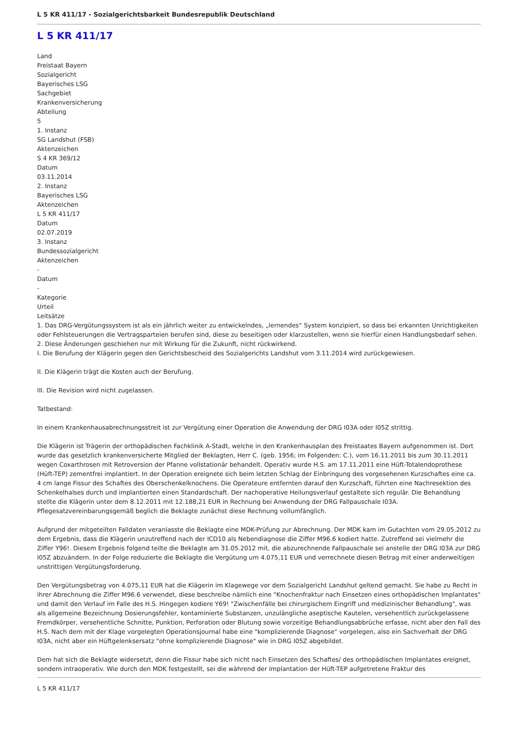L 5 KR 411/17 - Sozialgerichtsbarkeit Bundesrepublik Deutschland
L 5 KR 411/17
Land
Freistaat Bayern
Sozialgericht
Bayerisches LSG
Sachgebiet
Krankenversicherung
Abteilung
5
1. Instanz
SG Landshut (FSB)
Aktenzeichen
S 4 KR 369/12
Datum
03.11.2014
2. Instanz
Bayerisches LSG
Aktenzeichen
L 5 KR 411/17
Datum
02.07.2019
3. Instanz
Bundessozialgericht
Aktenzeichen
-
Datum
-
Kategorie
Urteil
Leitsätze
1. Das DRG-Vergütungssystem ist als ein jährlich weiter zu entwickelndes, „lernendes“ System konzipiert, so dass bei erkannten Unrichtigkeiten oder Fehlsteuerungen die Vertragsparteien berufen sind, diese zu beseitigen oder klarzustellen, wenn sie hierfür einen Handlungsbedarf sehen.
2. Diese Änderungen geschiehen nur mit Wirkung für die Zukunft, nicht rückwirkend.
I. Die Berufung der Klägerin gegen den Gerichtsbescheid des Sozialgerichts Landshut vom 3.11.2014 wird zurückgewiesen.
II. Die Klägerin trägt die Kosten auch der Berufung.
III. Die Revision wird nicht zugelassen.
Tatbestand:
In einem Krankenhausabrechnungsstreit ist zur Vergütung einer Operation die Anwendung der DRG I03A oder I05Z strittig.
Die Klägerin ist Trägerin der orthopädischen Fachklinik A-Stadt, welche in den Krankenhausplan des Freistaates Bayern aufgenommen ist. Dort wurde das gesetzlich krankenversicherte Mitglied der Beklagten, Herr C. (geb. 1956; im Folgenden: C.), vom 16.11.2011 bis zum 30.11.2011 wegen Coxarthrosen mit Retroversion der Pfanne vollstationär behandelt. Operativ wurde H.S. am 17.11.2011 eine Hüft-Totalendoprothese (Hüft-TEP) zementfrei implantiert. In der Operation ereignete sich beim letzten Schlag der Einbringung des vorgesehenen Kurzschaftes eine ca. 4 cm lange Fissur des Schaftes des Oberschenkelknochens. Die Operateure entfernten darauf den Kurzschaft, führten eine Nachresektion des Schenkelhalses durch und implantierten einen Standardschaft. Der nachoperative Heilungsverlauf gestaltete sich regulär. Die Behandlung stellte die Klägerin unter dem 8.12.2011 mit 12.188,21 EUR in Rechnung bei Anwendung der DRG Fallpauschale I03A. Pflegesatzvereinbarungsgemäß beglich die Beklagte zunächst diese Rechnung vollumfänglich.
Aufgrund der mitgeteilten Falldaten veranlasste die Beklagte eine MDK-Prüfung zur Abrechnung. Der MDK kam im Gutachten vom 29.05.2012 zu dem Ergebnis, dass die Klägerin unzutreffend nach der ICD10 als Nebendiagnose die Ziffer M96.6 kodiert hatte. Zutreffend sei vielmehr die Ziffer Y96!. Diesem Ergebnis folgend teilte die Beklagte am 31.05.2012 mit, die abzurechnende Fallpauschale sei anstelle der DRG I03A zur DRG I05Z abzuändern. In der Folge reduzierte die Beklagte die Vergütung um 4.075,11 EUR und verrechnete diesen Betrag mit einer anderweitigen unstrittigen Vergütungsforderung.
Den Vergütungsbetrag von 4.075,11 EUR hat die Klägerin im Klagewege vor dem Sozialgericht Landshut geltend gemacht. Sie habe zu Recht in ihrer Abrechnung die Ziffer M96.6 verwendet, diese beschreibe nämlich eine "Knochenfraktur nach Einsetzen eines orthopädischen Implantates" und damit den Verlauf im Falle des H.S. Hingegen kodiere Y69! "Zwischenfälle bei chirurgischem Eingriff und medizinischer Behandlung", was als allgemeine Bezeichnung Dosierungsfehler, kontaminierte Substanzen, unzulängliche aseptische Kautelen, versehentlich zurückgelassene Fremdkörper, versehentliche Schnitte, Punktion, Perforation oder Blutung sowie vorzeitige Behandlungsabbrüche erfasse, nicht aber den Fall des H.S. Nach dem mit der Klage vorgelegten Operationsjournal habe eine "komplizierende Diagnose" vorgelegen, also ein Sachverhalt der DRG I03A, nicht aber ein Hüftgelenksersatz "ohne komplizierende Diagnose" wie in DRG I05Z abgebildet.
Dem hat sich die Beklagte widersetzt, denn die Fissur habe sich nicht nach Einsetzen des Schaftes/ des orthopädischen Implantates ereignet, sondern intraoperativ. Wie durch den MDK festgestellt, sei die während der Implantation der Hüft-TEP aufgetretene Fraktur des
L 5 KR 411/17